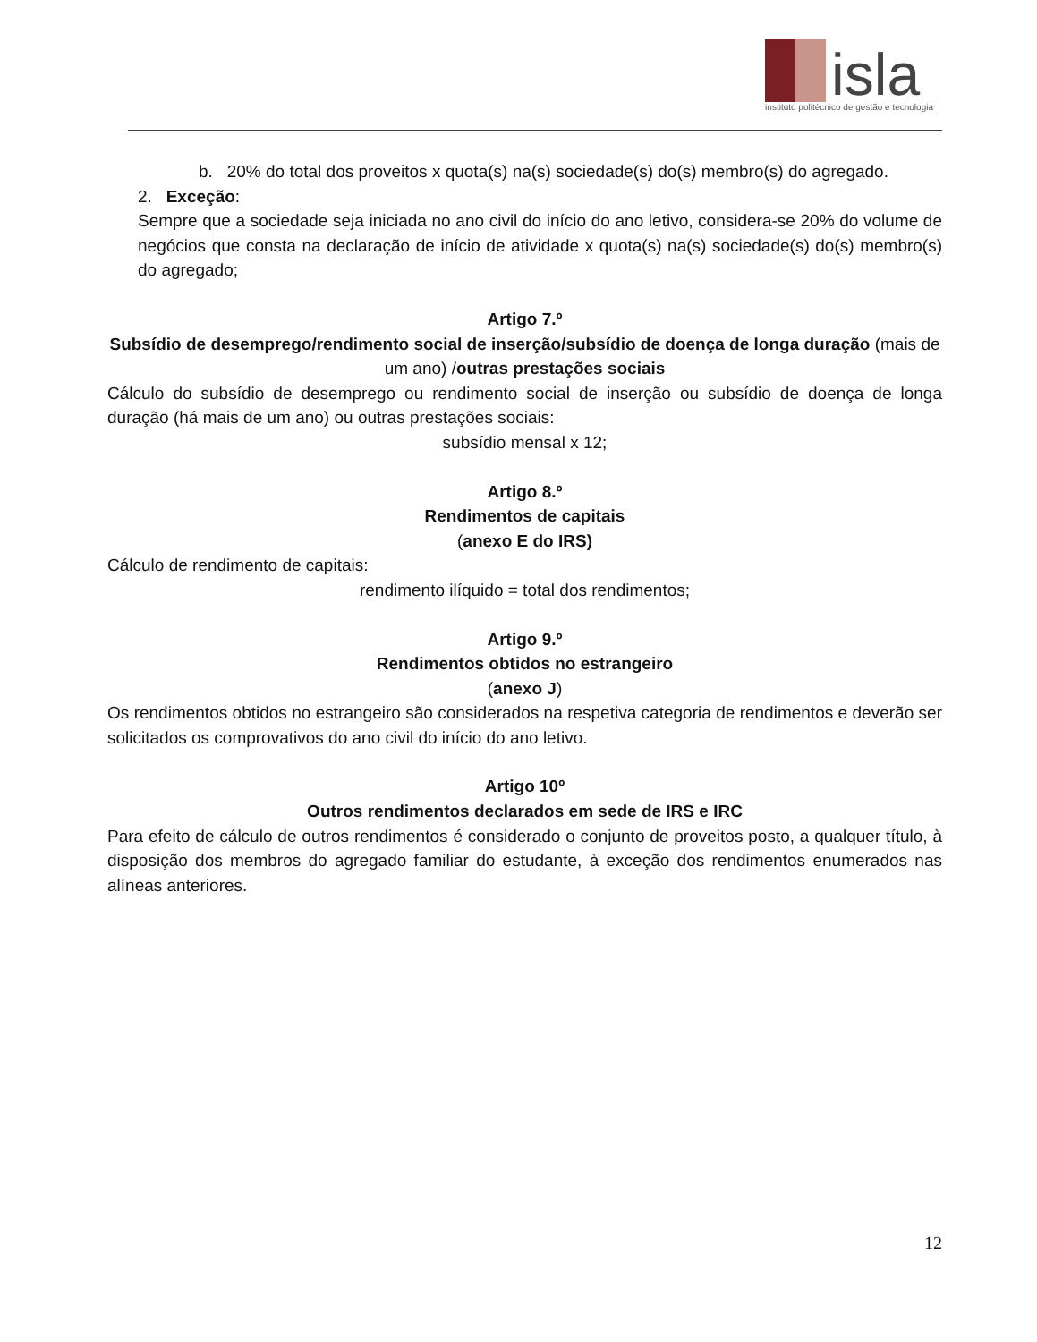isla
instituto politécnico de gestão e tecnologia
b. 20% do total dos proveitos x quota(s) na(s) sociedade(s) do(s) membro(s) do agregado.
2. Exceção:
Sempre que a sociedade seja iniciada no ano civil do início do ano letivo, considera-se 20% do volume de negócios que consta na declaração de início de atividade x quota(s) na(s) sociedade(s) do(s) membro(s) do agregado;
Artigo 7.º
Subsídio de desemprego/rendimento social de inserção/subsídio de doença de longa duração (mais de um ano) /outras prestações sociais
Cálculo do subsídio de desemprego ou rendimento social de inserção ou subsídio de doença de longa duração (há mais de um ano) ou outras prestações sociais:
subsídio mensal x 12;
Artigo 8.º
Rendimentos de capitais
(anexo E do IRS)
Cálculo de rendimento de capitais:
rendimento ilíquido = total dos rendimentos;
Artigo 9.º
Rendimentos obtidos no estrangeiro
(anexo J)
Os rendimentos obtidos no estrangeiro são considerados na respetiva categoria de rendimentos e deverão ser solicitados os comprovativos do ano civil do início do ano letivo.
Artigo 10º
Outros rendimentos declarados em sede de IRS e IRC
Para efeito de cálculo de outros rendimentos é considerado o conjunto de proveitos posto, a qualquer título, à disposição dos membros do agregado familiar do estudante, à exceção dos rendimentos enumerados nas alíneas anteriores.
12